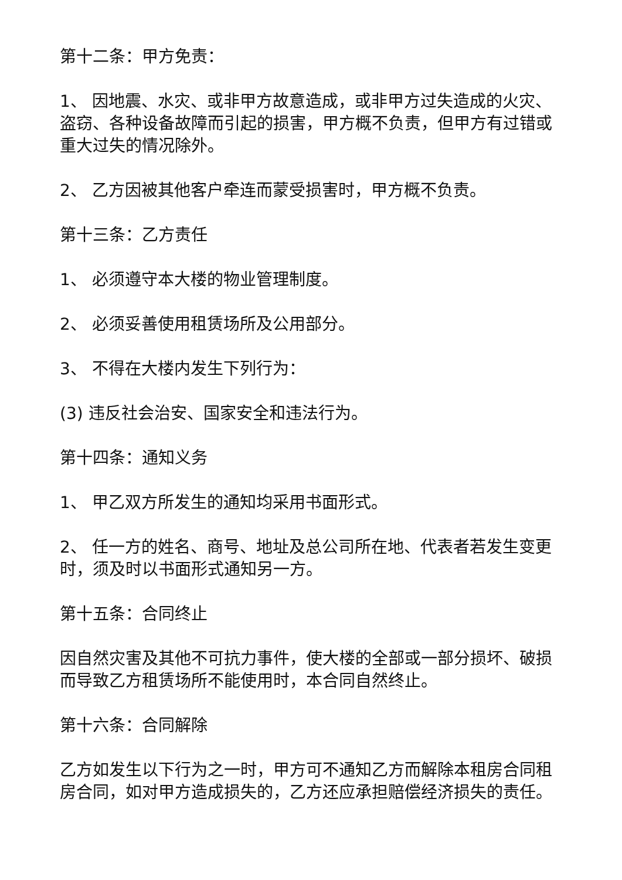第十二条：甲方免责：
1、 因地震、水灾、或非甲方故意造成，或非甲方过失造成的火灾、盗窃、各种设备故障而引起的损害，甲方概不负责，但甲方有过错或重大过失的情况除外。
2、 乙方因被其他客户牵连而蒙受损害时，甲方概不负责。
第十三条：乙方责任
1、 必须遵守本大楼的物业管理制度。
2、 必须妥善使用租赁场所及公用部分。
3、 不得在大楼内发生下列行为：
(3) 违反社会治安、国家安全和违法行为。
第十四条：通知义务
1、 甲乙双方所发生的通知均采用书面形式。
2、 任一方的姓名、商号、地址及总公司所在地、代表者若发生变更时，须及时以书面形式通知另一方。
第十五条：合同终止
因自然灾害及其他不可抗力事件，使大楼的全部或一部分损坏、破损而导致乙方租赁场所不能使用时，本合同自然终止。
第十六条：合同解除
乙方如发生以下行为之一时，甲方可不通知乙方而解除本租房合同租房合同，如对甲方造成损失的，乙方还应承担赔偿经济损失的责任。